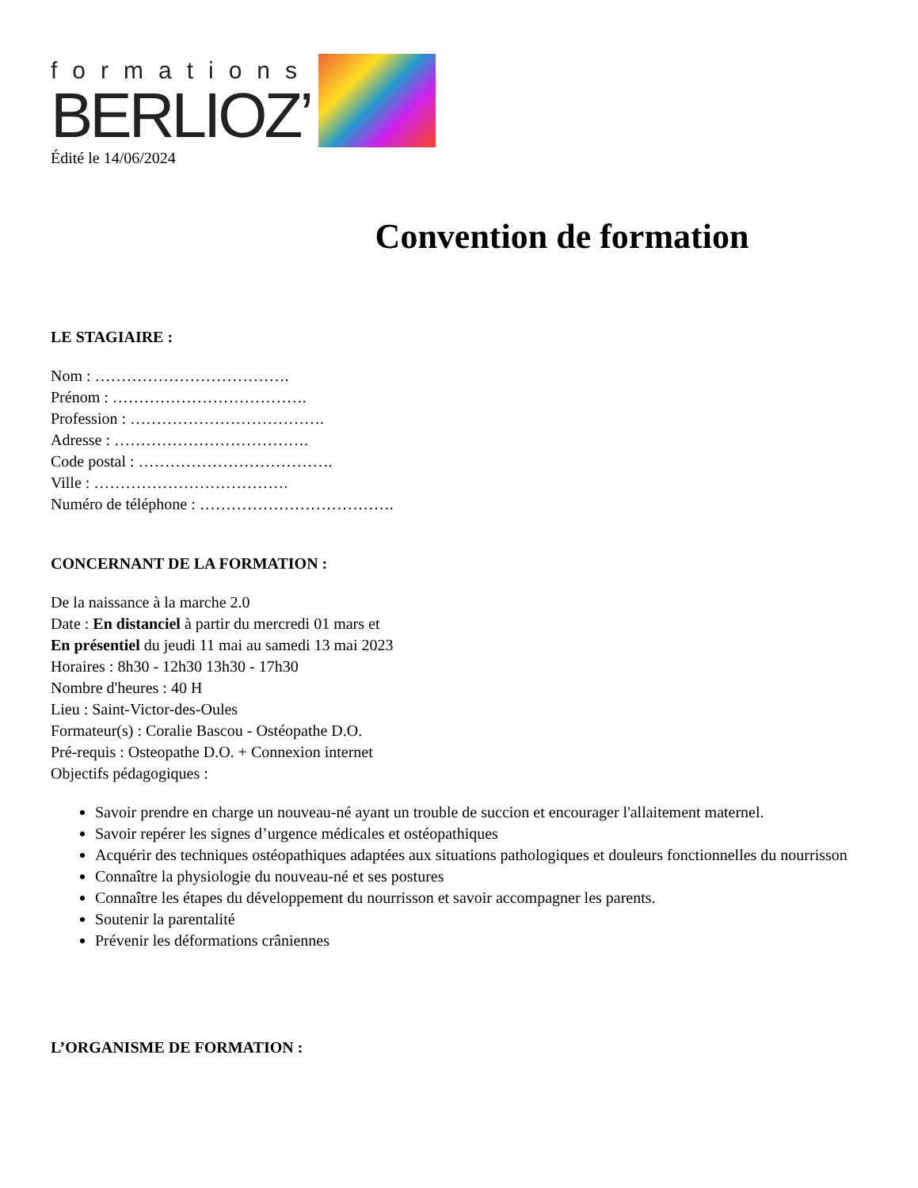formations
BERLIOZ’
Édité le 14/06/2024
Convention de formation
LE STAGIAIRE :
Nom : ……………………………….
Prénom : ……………………………….
Profession : ……………………………….
Adresse : ……………………………….
Code postal : ……………………………….
Ville : ……………………………….
Numéro de téléphone : ……………………………….
CONCERNANT DE LA FORMATION :
De la naissance à la marche 2.0
Date : En distanciel à partir du mercredi 01 mars et
En présentiel du jeudi 11 mai au samedi 13 mai 2023
Horaires : 8h30 - 12h30 13h30 - 17h30
Nombre d'heures : 40 H
Lieu : Saint-Victor-des-Oules
Formateur(s) : Coralie Bascou - Ostéopathe D.O.
Pré-requis : Osteopathe D.O. + Connexion internet
Objectifs pédagogiques :
Savoir prendre en charge un nouveau-né ayant un trouble de succion et encourager l'allaitement maternel.
Savoir repérer les signes d’urgence médicales et ostéopathiques
Acquérir des techniques ostéopathiques adaptées aux situations pathologiques et douleurs fonctionnelles du nourrisson
Connaître la physiologie du nouveau-né et ses postures
Connaître les étapes du développement du nourrisson et savoir accompagner les parents.
Soutenir la parentalité
Prévenir les déformations crâniennes
L’ORGANISME DE FORMATION :